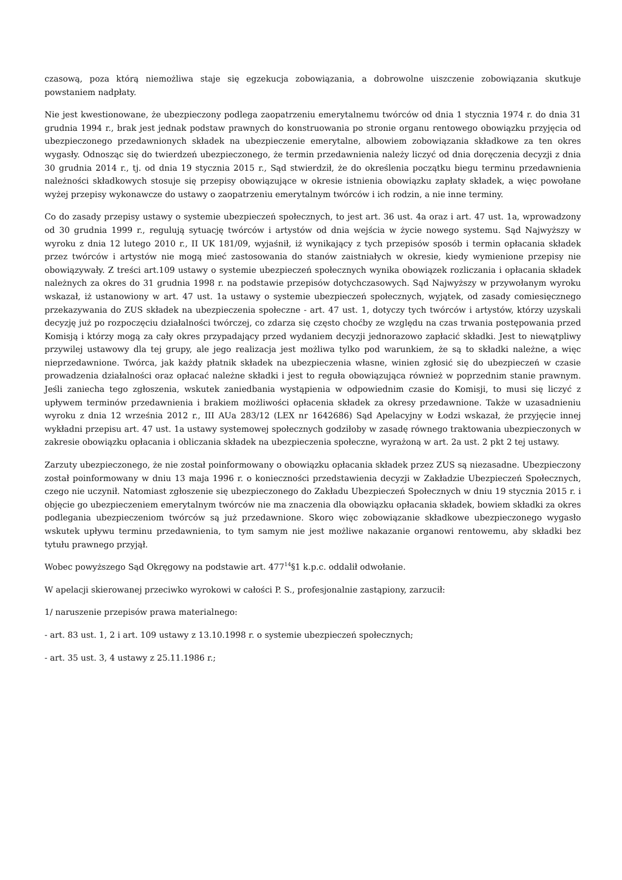czasową, poza którą niemożliwa staje się egzekucja zobowiązania, a dobrowolne uiszczenie zobowiązania skutkuje powstaniem nadpłaty.
Nie jest kwestionowane, że ubezpieczony podlega zaopatrzeniu emerytalnemu twórców od dnia 1 stycznia 1974 r. do dnia 31 grudnia 1994 r., brak jest jednak podstaw prawnych do konstruowania po stronie organu rentowego obowiązku przyjęcia od ubezpieczonego przedawnionych składek na ubezpieczenie emerytalne, albowiem zobowiązania składkowe za ten okres wygasły. Odnosząc się do twierdzeń ubezpieczonego, że termin przedawnienia należy liczyć od dnia doręczenia decyzji z dnia 30 grudnia 2014 r., tj. od dnia 19 stycznia 2015 r., Sąd stwierdził, że do określenia początku biegu terminu przedawnienia należności składkowych stosuje się przepisy obowiązujące w okresie istnienia obowiązku zapłaty składek, a więc powołane wyżej przepisy wykonawcze do ustawy o zaopatrzeniu emerytalnym twórców i ich rodzin, a nie inne terminy.
Co do zasady przepisy ustawy o systemie ubezpieczeń społecznych, to jest art. 36 ust. 4a oraz i art. 47 ust. 1a, wprowadzony od 30 grudnia 1999 r., regulują sytuację twórców i artystów od dnia wejścia w życie nowego systemu. Sąd Najwyższy w wyroku z dnia 12 lutego 2010 r., II UK 181/09, wyjaśnił, iż wynikający z tych przepisów sposób i termin opłacania składek przez twórców i artystów nie mogą mieć zastosowania do stanów zaistniałych w okresie, kiedy wymienione przepisy nie obowiązywały. Z treści art.109 ustawy o systemie ubezpieczeń społecznych wynika obowiązek rozliczania i opłacania składek należnych za okres do 31 grudnia 1998 r. na podstawie przepisów dotychczasowych. Sąd Najwyższy w przywołanym wyroku wskazał, iż ustanowiony w art. 47 ust. 1a ustawy o systemie ubezpieczeń społecznych, wyjątek, od zasady comiesięcznego przekazywania do ZUS składek na ubezpieczenia społeczne - art. 47 ust. 1, dotyczy tych twórców i artystów, którzy uzyskali decyzję już po rozpoczęciu działalności twórczej, co zdarza się często choćby ze względu na czas trwania postępowania przed Komisją i którzy mogą za cały okres przypadający przed wydaniem decyzji jednorazowo zapłacić składki. Jest to niewątpliwy przywilej ustawowy dla tej grupy, ale jego realizacja jest możliwa tylko pod warunkiem, że są to składki należne, a więc nieprzedawnione. Twórca, jak każdy płatnik składek na ubezpieczenia własne, winien zgłosić się do ubezpieczeń w czasie prowadzenia działalności oraz opłacać należne składki i jest to reguła obowiązująca również w poprzednim stanie prawnym. Jeśli zaniecha tego zgłoszenia, wskutek zaniedbania wystąpienia w odpowiednim czasie do Komisji, to musi się liczyć z upływem terminów przedawnienia i brakiem możliwości opłacenia składek za okresy przedawnione. Także w uzasadnieniu wyroku z dnia 12 września 2012 r., III AUa 283/12 (LEX nr 1642686) Sąd Apelacyjny w Łodzi wskazał, że przyjęcie innej wykładni przepisu art. 47 ust. 1a ustawy systemowej społecznych godziłoby w zasadę równego traktowania ubezpieczonych w zakresie obowiązku opłacania i obliczania składek na ubezpieczenia społeczne, wyrażoną w art. 2a ust. 2 pkt 2 tej ustawy.
Zarzuty ubezpieczonego, że nie został poinformowany o obowiązku opłacania składek przez ZUS są niezasadne. Ubezpieczony został poinformowany w dniu 13 maja 1996 r. o konieczności przedstawienia decyzji w Zakładzie Ubezpieczeń Społecznych, czego nie uczynił. Natomiast zgłoszenie się ubezpieczonego do Zakładu Ubezpieczeń Społecznych w dniu 19 stycznia 2015 r. i objęcie go ubezpieczeniem emerytalnym twórców nie ma znaczenia dla obowiązku opłacania składek, bowiem składki za okres podlegania ubezpieczeniom twórców są już przedawnione. Skoro więc zobowiązanie składkowe ubezpieczonego wygasło wskutek upływu terminu przedawnienia, to tym samym nie jest możliwe nakazanie organowi rentowemu, aby składki bez tytułu prawnego przyjął.
Wobec powyższego Sąd Okręgowy na podstawie art. 477<sup>14</sup>§1 k.p.c. oddalił odwołanie.
W apelacji skierowanej przeciwko wyrokowi w całości P. S., profesjonalnie zastąpiony, zarzucił:
1/ naruszenie przepisów prawa materialnego:
- art. 83 ust. 1, 2 i art. 109 ustawy z 13.10.1998 r. o systemie ubezpieczeń społecznych;
- art. 35 ust. 3, 4 ustawy z 25.11.1986 r.;